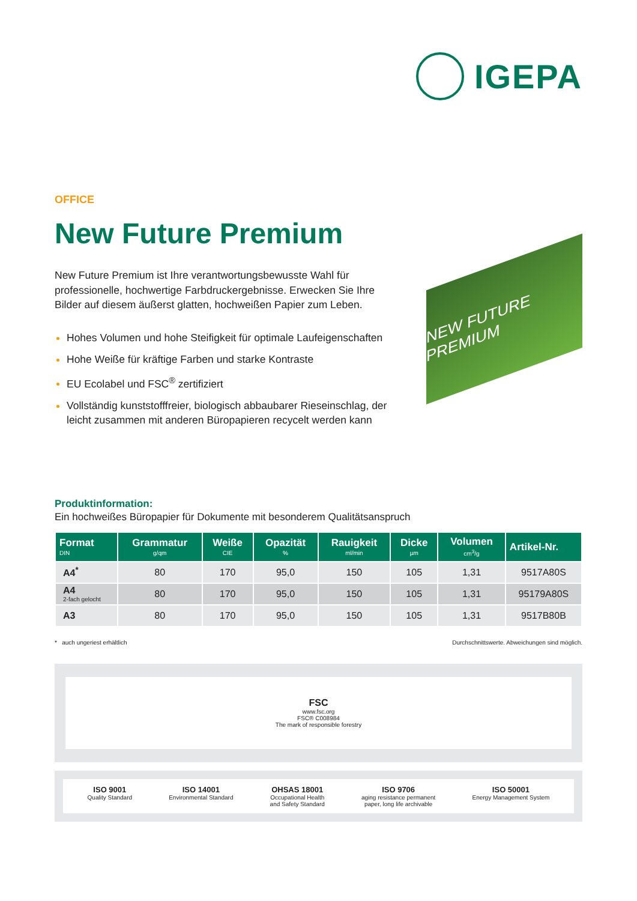IGEPA
OFFICE
New Future Premium
New Future Premium ist Ihre verantwortungsbewusste Wahl für professionelle, hochwertige Farbdruckergebnisse. Erwecken Sie Ihre Bilder auf diesem äußerst glatten, hochweißen Papier zum Leben.
Hohes Volumen und hohe Steifigkeit für optimale Laufeigenschaften
Hohe Weiße für kräftige Farben und starke Kontraste
EU Ecolabel und FSC<sup>®</sup> zertifiziert
Vollständig kunststofffreier, biologisch abbaubarer Rieseinschlag, der leicht zusammen mit anderen Büropapieren recycelt werden kann
NEW FUTURE PREMIUM
Produktinformation:
Ein hochweißes Büropapier für Dokumente mit besonderem Qualitätsanspruch
| Format DIN | Grammatur g/qm | Weiße CIE | Opazität % | Rauigkeit ml/min | Dicke µm | Volumen cm<sup>3</sup>/g | Artikel-Nr. |
| --- | --- | --- | --- | --- | --- | --- | --- |
| A4<sup>*</sup> | 80 | 170 | 95,0 | 150 | 105 | 1,31 | 9517A80S |
| A4 2-fach gelocht | 80 | 170 | 95,0 | 150 | 105 | 1,31 | 95179A80S |
| A3 | 80 | 170 | 95,0 | 150 | 105 | 1,31 | 9517B80B |
* auch ungeriest erhältlich Durchschnittswerte. Abweichungen sind möglich.
FSC
www.fsc.org
FSC® C008984
The mark of responsible forestry
ISO 9001
Quality Standard ISO 14001
Environmental Standard OHSAS 18001
Occupational Health
and Safety Standard ISO 9706
aging resistance permanent
paper, long life archivable ISO 50001
Energy Management System